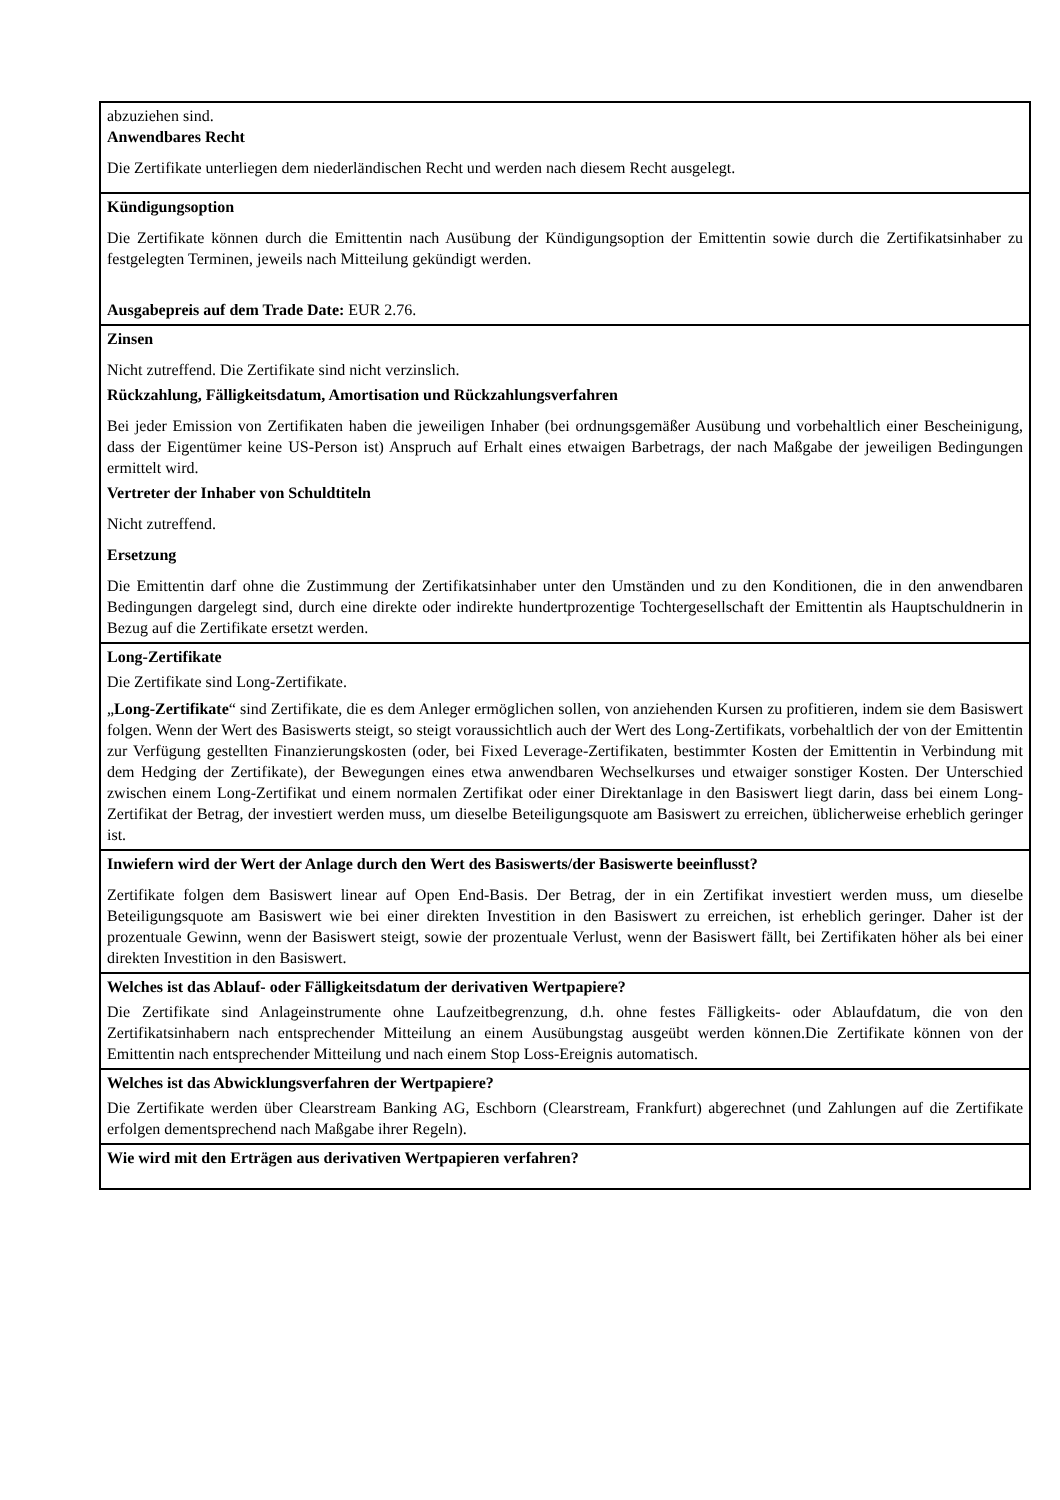abzuziehen sind.
Anwendbares Recht
Die Zertifikate unterliegen dem niederländischen Recht und werden nach diesem Recht ausgelegt.
Kündigungsoption
Die Zertifikate können durch die Emittentin nach Ausübung der Kündigungsoption der Emittentin sowie durch die Zertifikatsinhaber zu festgelegten Terminen, jeweils nach Mitteilung gekündigt werden.
Ausgabepreis auf dem Trade Date: EUR 2.76.
Zinsen
Nicht zutreffend. Die Zertifikate sind nicht verzinslich.
Rückzahlung, Fälligkeitsdatum, Amortisation und Rückzahlungsverfahren
Bei jeder Emission von Zertifikaten haben die jeweiligen Inhaber (bei ordnungsgemäßer Ausübung und vorbehaltlich einer Bescheinigung, dass der Eigentümer keine US-Person ist) Anspruch auf Erhalt eines etwaigen Barbetrags, der nach Maßgabe der jeweiligen Bedingungen ermittelt wird.
Vertreter der Inhaber von Schuldtiteln
Nicht zutreffend.
Ersetzung
Die Emittentin darf ohne die Zustimmung der Zertifikatsinhaber unter den Umständen und zu den Konditionen, die in den anwendbaren Bedingungen dargelegt sind, durch eine direkte oder indirekte hundertprozentige Tochtergesellschaft der Emittentin als Hauptschuldnerin in Bezug auf die Zertifikate ersetzt werden.
Long-Zertifikate
Die Zertifikate sind Long-Zertifikate.
„Long-Zertifikate“ sind Zertifikate, die es dem Anleger ermöglichen sollen, von anziehenden Kursen zu profitieren, indem sie dem Basiswert folgen. Wenn der Wert des Basiswerts steigt, so steigt voraussichtlich auch der Wert des Long-Zertifikats, vorbehaltlich der von der Emittentin zur Verfügung gestellten Finanzierungskosten (oder, bei Fixed Leverage-Zertifikaten, bestimmter Kosten der Emittentin in Verbindung mit dem Hedging der Zertifikate), der Bewegungen eines etwa anwendbaren Wechselkurses und etwaiger sonstiger Kosten. Der Unterschied zwischen einem Long-Zertifikat und einem normalen Zertifikat oder einer Direktanlage in den Basiswert liegt darin, dass bei einem Long-Zertifikat der Betrag, der investiert werden muss, um dieselbe Beteiligungsquote am Basiswert zu erreichen, üblicherweise erheblich geringer ist.
Inwiefern wird der Wert der Anlage durch den Wert des Basiswerts/der Basiswerte beeinflusst?
Zertifikate folgen dem Basiswert linear auf Open End-Basis. Der Betrag, der in ein Zertifikat investiert werden muss, um dieselbe Beteiligungsquote am Basiswert wie bei einer direkten Investition in den Basiswert zu erreichen, ist erheblich geringer. Daher ist der prozentuale Gewinn, wenn der Basiswert steigt, sowie der prozentuale Verlust, wenn der Basiswert fällt, bei Zertifikaten höher als bei einer direkten Investition in den Basiswert.
Welches ist das Ablauf- oder Fälligkeitsdatum der derivativen Wertpapiere?
Die Zertifikate sind Anlageinstrumente ohne Laufzeitbegrenzung, d.h. ohne festes Fälligkeits- oder Ablaufdatum, die von den Zertifikatsinhabern nach entsprechender Mitteilung an einem Ausübungstag ausgeübt werden können.Die Zertifikate können von der Emittentin nach entsprechender Mitteilung und nach einem Stop Loss-Ereignis automatisch.
Welches ist das Abwicklungsverfahren der Wertpapiere?
Die Zertifikate werden über Clearstream Banking AG, Eschborn (Clearstream, Frankfurt) abgerechnet (und Zahlungen auf die Zertifikate erfolgen dementsprechend nach Maßgabe ihrer Regeln).
Wie wird mit den Erträgen aus derivativen Wertpapieren verfahren?